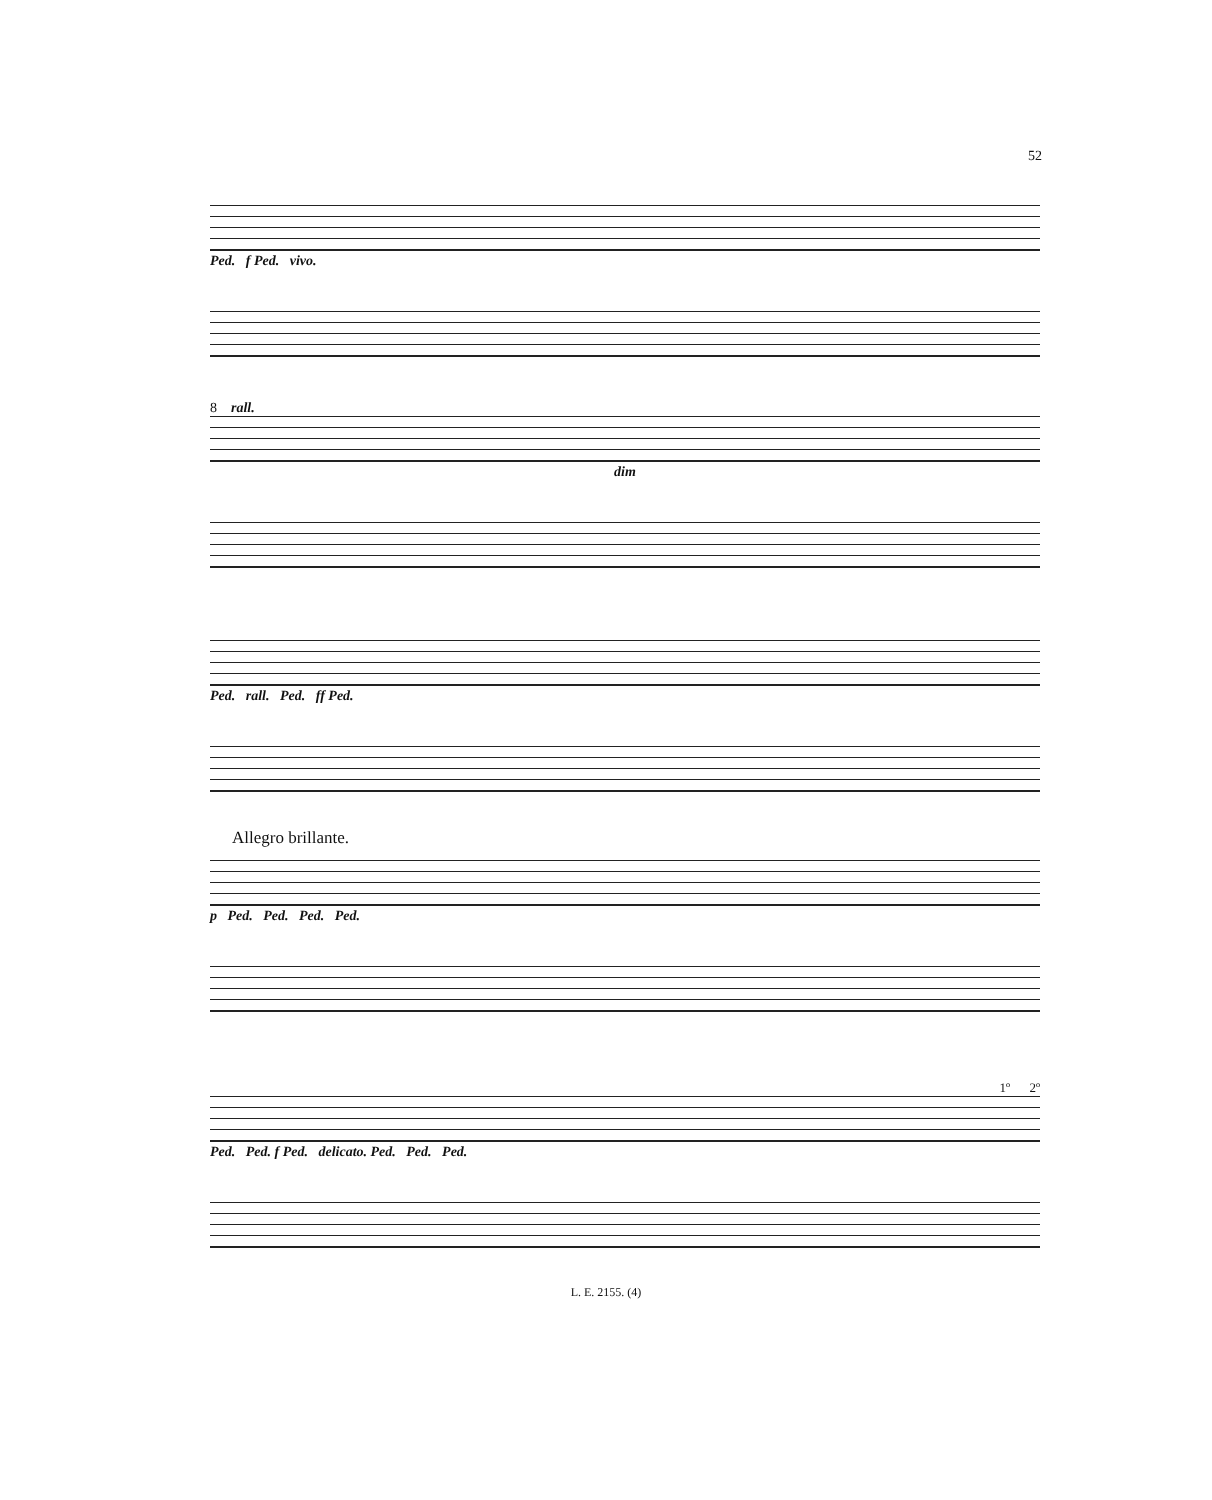52
Ped. f Ped. vivo.
8 rall.
dim
Ped. rall. Ped. ff Ped.
Allegro brillante.
p Ped. Ped. Ped. Ped.
1º 2º
Ped. Ped. f Ped. delicato. Ped. Ped. Ped.
L. E. 2155. (4)